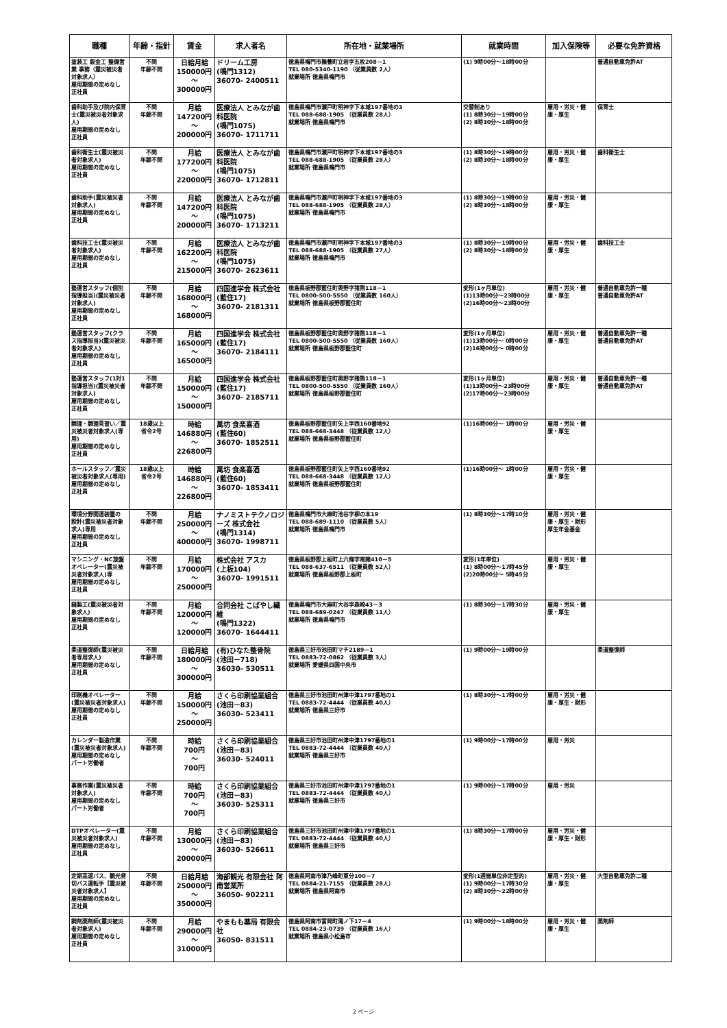| 職種 | 年齢・指針 | 賃金 | 求人者名 | 所在地・就業場所 | 就業時間 | 加入保険等 | 必要な免許資格 |
| --- | --- | --- | --- | --- | --- | --- | --- |
| 塗装工 鈑金工 整備営業 事務（震災被災者対象求人） 雇用期間の定めなし 正社員 | 不問 年齢不問 | 日給月給 150000円 ～ 300000円 | ドリーム工房 (鳴門1312) 36070- 2400511 | 徳島県鳴門市撫養町立岩字五枚208－1 TEL 080-5340-1190 （従業員数 2人） 就業場所 徳島県鳴門市 | (1) 9時00分～18時00分 | | 普通自動車免許AT |
| 歯科助手及び院内保育士(震災被災者対象求人) 雇用期間の定めなし 正社員 | 不問 年齢不問 | 月給 147200円 ～ 200000円 | 医療法人 とみなが歯科医院 (鳴門1075) 36070- 1711711 | 徳島県鳴門市瀬戸町明神字下本城197番地の3 TEL 088-688-1905 （従業員数 28人） 就業場所 徳島県鳴門市 | 交替制あり (1) 8時30分～19時00分 (2) 8時30分～18時00分 | 雇用・労災・健康・厚生 | 保育士 |
| 歯科衛生士(震災被災者対象求人) 雇用期間の定めなし 正社員 | 不問 年齢不問 | 月給 177200円 ～ 220000円 | 医療法人 とみなが歯科医院 (鳴門1075) 36070- 1712811 | 徳島県鳴門市瀬戸町明神字下本城197番地の3 TEL 088-688-1905 （従業員数 28人） 就業場所 徳島県鳴門市 | (1) 8時30分～19時00分 (2) 8時30分～18時00分 | 雇用・労災・健康・厚生 | 歯科衛生士 |
| 歯科助手(震災被災者対象求人) 雇用期間の定めなし 正社員 | 不問 年齢不問 | 月給 147200円 ～ 200000円 | 医療法人 とみなが歯科医院 (鳴門1075) 36070- 1713211 | 徳島県鳴門市瀬戸町明神字下本城197番地の3 TEL 088-688-1905 （従業員数 28人） 就業場所 徳島県鳴門市 | (1) 8時30分～19時00分 (2) 8時30分～18時00分 | 雇用・労災・健康・厚生 | |
| 歯科技工士(震災被災者対象求人) 雇用期間の定めなし 正社員 | 不問 年齢不問 | 月給 162200円 ～ 215000円 | 医療法人 とみなが歯科医院 (鳴門1075) 36070- 2623611 | 徳島県鳴門市瀬戸町明神字下本城197番地の3 TEL 088-688-1905 （従業員数 27人） 就業場所 徳島県鳴門市 | (1) 8時30分～19時00分 (2) 8時30分～18時00分 | 雇用・労災・健康・厚生 | 歯科技工士 |
| 塾運営スタッフ(個別指導担当)(震災被災者対象求人) 雇用期間の定めなし 正社員 | 不問 年齢不問 | 月給 168000円 ～ 168000円 | 四国進学会 株式会社 (藍住17) 36070- 2181311 | 徳島県板野郡藍住町奥野字猪熊118－1 TEL 0800-500-5550 （従業員数 160人） 就業場所 徳島県板野郡藍住町 | 変形(1ヶ月単位) (1)13時00分～23時00分 (2)16時00分～23時00分 | 雇用・労災・健康・厚生 | 普通自動車免許一種 普通自動車免許AT |
| 塾運営スタッフ(クラス指導担当)(震災被災者対象求人) 雇用期間の定めなし 正社員 | 不問 年齢不問 | 月給 165000円 ～ 165000円 | 四国進学会 株式会社 (藍住17) 36070- 2184111 | 徳島県板野郡藍住町奥野字猪熊118－1 TEL 0800-500-5550 （従業員数 160人） 就業場所 徳島県板野郡藍住町 | 変形(1ヶ月単位) (1)13時00分～ 0時00分 (2)16時00分～ 0時00分 | 雇用・労災・健康・厚生 | 普通自動車免許一種 普通自動車免許AT |
| 塾運営スタッフ(1対1指導担当)(震災被災者対象求人) 雇用期間の定めなし 正社員 | 不問 年齢不問 | 月給 150000円 ～ 150000円 | 四国進学会 株式会社 (藍住17) 36070- 2185711 | 徳島県板野郡藍住町奥野字猪熊118－1 TEL 0800-500-5550 （従業員数 160人） 就業場所 徳島県板野郡藍住町 | 変形(1ヶ月単位) (1)13時00分～23時00分 (2)17時00分～23時00分 | 雇用・労災・健康・厚生 | 普通自動車免許一種 普通自動車免許AT |
| 調理・調理見習い／震災被災者対象求人(専用) 雇用期間の定めなし 正社員 | 18歳以上 省令2号 | 時給 146880円 ～ 226800円 | 萬坊 食楽喜酒 (藍住60) 36070- 1852511 | 徳島県板野郡藍住町矢上字西160番地92 TEL 088-668-3448 （従業員数 12人） 就業場所 徳島県板野郡藍住町 | (1)16時00分～ 1時00分 | 雇用・労災・健康・厚生 | |
| ホールスタッフ／震災被災者対象求人(専用) 雇用期間の定めなし 正社員 | 18歳以上 省令2号 | 時給 146880円 ～ 226800円 | 萬坊 食楽喜酒 (藍住60) 36070- 1853411 | 徳島県板野郡藍住町矢上字西160番地92 TEL 088-668-3448 （従業員数 12人） 就業場所 徳島県板野郡藍住町 | (1)16時00分～ 1時00分 | 雇用・労災・健康・厚生 | |
| 環境分野関連装置の 設計(震災被災者対象求人)専用 雇用期間の定めなし 正社員 | 不問 年齢不問 | 月給 250000円 ～ 400000円 | ナノミストテクノロジーズ 株式会社 (鳴門1314) 36070- 1998711 | 徳島県鳴門市大麻町池谷字柳の本19 TEL 088-689-1110 （従業員数 5人） 就業場所 徳島県鳴門市 | (1) 8時30分～17時10分 | 雇用・労災・健康・厚生・財形 厚生年金基金 | |
| マシニング・NC旋盤オペレーター(震災被災者対象求人)専 雇用期間の定めなし 正社員 | 不問 年齢不問 | 月給 170000円 ～ 250000円 | 株式会社 アスカ (上板104) 36070- 1991511 | 徳島県板野郡上板町上六條字南開410－5 TEL 088-637-6511 （従業員数 52人） 就業場所 徳島県板野郡上板町 | 変形(1年単位) (1) 8時00分～17時45分 (2)20時00分～ 5時45分 | 雇用・労災・健康・厚生 | |
| 縫製工(震災被災者対象求人) 雇用期間の定めなし 正社員 | 不問 年齢不問 | 月給 120000円 ～ 120000円 | 合同会社 こばやし繊維 (鳴門1322) 36070- 1644411 | 徳島県鳴門市大麻町大谷字森崎43－3 TEL 088-689-0247 （従業員数 11人） 就業場所 徳島県鳴門市 | (1) 8時30分～17時30分 | 雇用・労災・健康・厚生 | |
| 柔道整復師(震災被災者専用求人) 雇用期間の定めなし 正社員 | 不問 年齢不問 | 日給月給 180000円 ～ 300000円 | (有)ひなた整骨院 (池田－718) 36030- 530511 | 徳島県三好市池田町マチ2189－1 TEL 0883-72-0862 （従業員数 3人） 就業場所 愛媛県四国中央市 | (1) 9時00分～19時00分 | | 柔道整復師 |
| 印刷機オペレーター(震災被災者対象求人) 雇用期間の定めなし 正社員 | 不問 年齢不問 | 月給 150000円 ～ 250000円 | さくら印刷協業組合 (池田－83) 36030- 523411 | 徳島県三好市池田町州津中津1797番地の1 TEL 0883-72-4444 （従業員数 40人） 就業場所 徳島県三好市 | (1) 8時30分～17時00分 | 雇用・労災・健康・厚生・財形 | |
| カレンダー製造作業(震災被災者対象求人) 雇用期間の定めなし パート労働者 | 不問 年齢不問 | 時給 700円 ～ 700円 | さくら印刷協業組合 (池田－83) 36030- 524011 | 徳島県三好市池田町州津中津1797番地の1 TEL 0883-72-4444 （従業員数 40人） 就業場所 徳島県三好市 | (1) 9時00分～17時00分 | 雇用・労災 | |
| 事務作業(震災被災者対象求人) 雇用期間の定めなし パート労働者 | 不問 年齢不問 | 時給 700円 ～ 700円 | さくら印刷協業組合 (池田－83) 36030- 525311 | 徳島県三好市池田町州津中津1797番地の1 TEL 0883-72-4444 （従業員数 40人） 就業場所 徳島県三好市 | (1) 9時00分～17時00分 | 雇用・労災 | |
| DTPオペレーター(震災被災者対象求人) 雇用期間の定めなし 正社員 | 不問 年齢不問 | 月給 130000円 ～ 200000円 | さくら印刷協業組合 (池田－83) 36030- 526611 | 徳島県三好市池田町州津中津1797番地の1 TEL 0883-72-4444 （従業員数 40人） 就業場所 徳島県三好市 | (1) 8時30分～17時00分 | 雇用・労災・健康・厚生・財形 | |
| 定期高速バス、観光貸切バス運転手【震災被災者対象求人】 雇用期間の定めなし 正社員 | 不問 年齢不問 | 日給月給 250000円 ～ 350000円 | 海部観光 有限会社 阿南営業所 36050- 902211 | 徳島県阿南市津乃峰町東分100－7 TEL 0884-21-7155 （従業員数 28人） 就業場所 徳島県阿南市 | 変形(1週間単位非定型的) (1) 9時00分～17時30分 (2) 8時30分～22時00分 | 雇用・労災・健康・厚生 | 大型自動車免許二種 |
| 調剤薬剤師(震災被災者対象求人) 雇用期間の定めなし 正社員 | 不問 年齢不問 | 月給 290000円 ～ 310000円 | やまもも薬局 有限会社 36050- 831511 | 徳島県阿南市富岡町滝ノ下17－4 TEL 0884-23-0739 （従業員数 16人） 就業場所 徳島県小松島市 | (1) 9時00分～18時00分 | 雇用・労災・健康・厚生 | 薬剤師 |
2 ページ